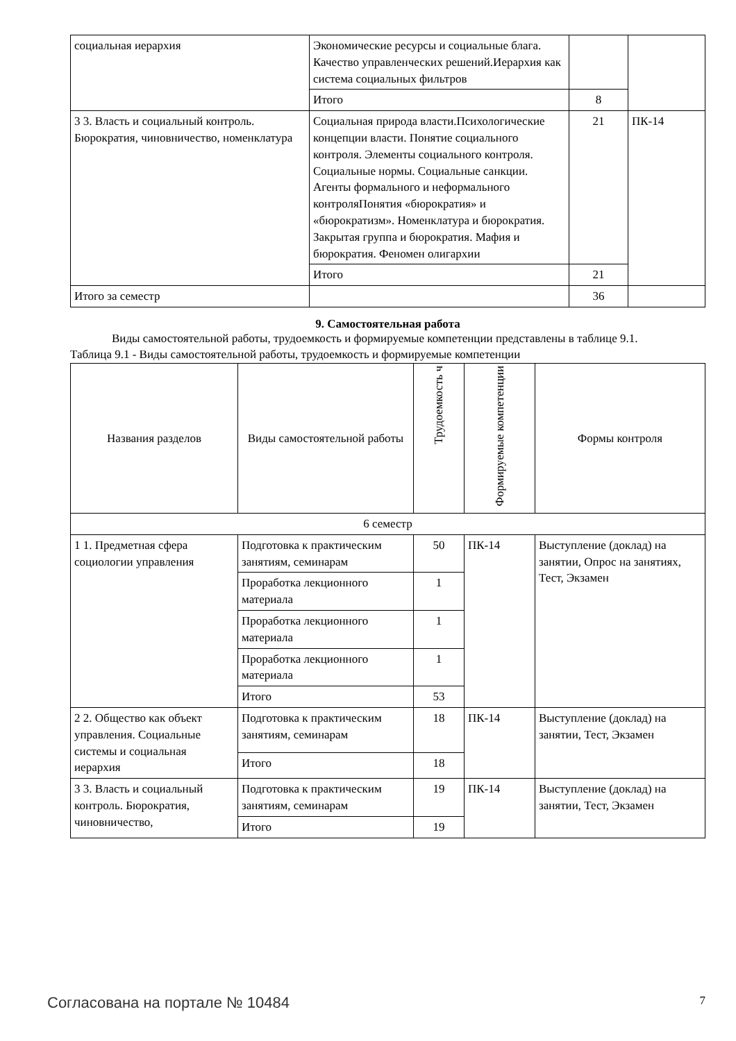| социальная иерархия | Экономические ресурсы и социальные блага. Качество управленческих решений.Иерархия как система социальных фильтров | | |
| | Итого | 8 | |
| 3 3. Власть и социальный контроль. Бюрократия, чиновничество, номенклатура | Социальная природа власти.Психологические концепции власти. Понятие социального контроля. Элементы социального контроля. Социальные нормы. Социальные санкции. Агенты формального и неформального контроляПонятия «бюрократия» и «бюрократизм». Номенклатура и бюрократия. Закрытая группа и бюрократия. Мафия и бюрократия. Феномен олигархии | 21 | ПК-14 |
| | Итого | 21 | |
| Итого за семестр | | 36 | |
9. Самостоятельная работа
Виды самостоятельной работы, трудоемкость и формируемые компетенции представлены в таблице 9.1.
Таблица 9.1 - Виды самостоятельной работы, трудоемкость и формируемые компетенции
| Названия разделов | Виды самостоятельной работы | Трудоемкость ч | Формируемые компетенции | Формы контроля |
| --- | --- | --- | --- | --- |
| 6 семестр | | | | |
| 1 1. Предметная сфера социологии управления | Подготовка к практическим занятиям, семинарам | 50 | ПК-14 | Выступление (доклад) на занятии, Опрос на занятиях, Тест, Экзамен |
| | Проработка лекционного материала | 1 | | |
| | Проработка лекционного материала | 1 | | |
| | Проработка лекционного материала | 1 | | |
| | Итого | 53 | | |
| 2 2. Общество как объект управления. Социальные системы и социальная иерархия | Подготовка к практическим занятиям, семинарам | 18 | ПК-14 | Выступление (доклад) на занятии, Тест, Экзамен |
| | Итого | 18 | | |
| 3 3. Власть и социальный контроль. Бюрократия, чиновничество, | Подготовка к практическим занятиям, семинарам | 19 | ПК-14 | Выступление (доклад) на занятии, Тест, Экзамен |
| | Итого | 19 | | |
Согласована на портале № 10484 7